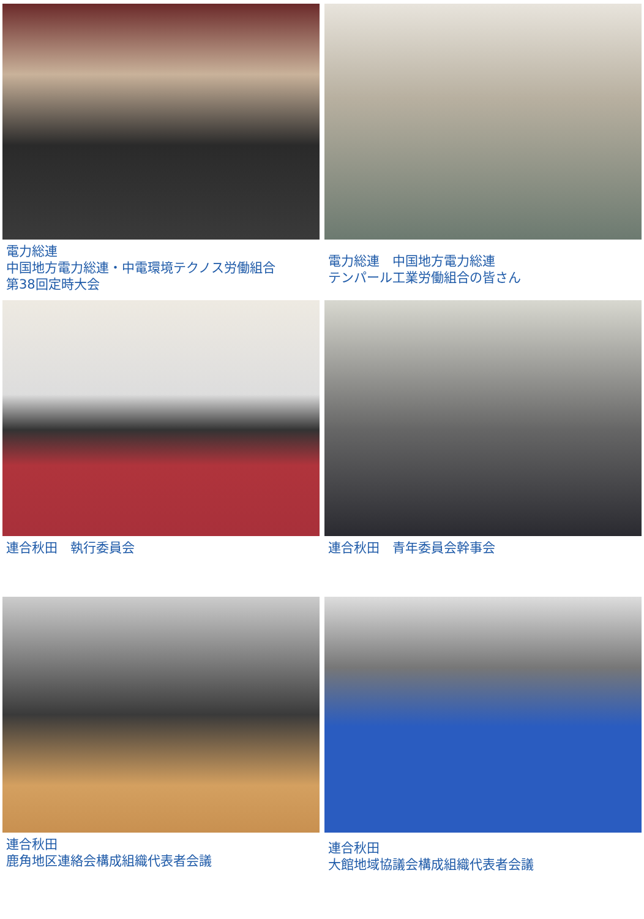電力総連
中国地方電力総連・中電環境テクノス労働組合
第38回定時大会
電力総連　中国地方電力総連
テンパール工業労働組合の皆さん
連合秋田　執行委員会
連合秋田　青年委員会幹事会
連合秋田
鹿角地区連絡会構成組織代表者会議
連合秋田
大館地域協議会構成組織代表者会議